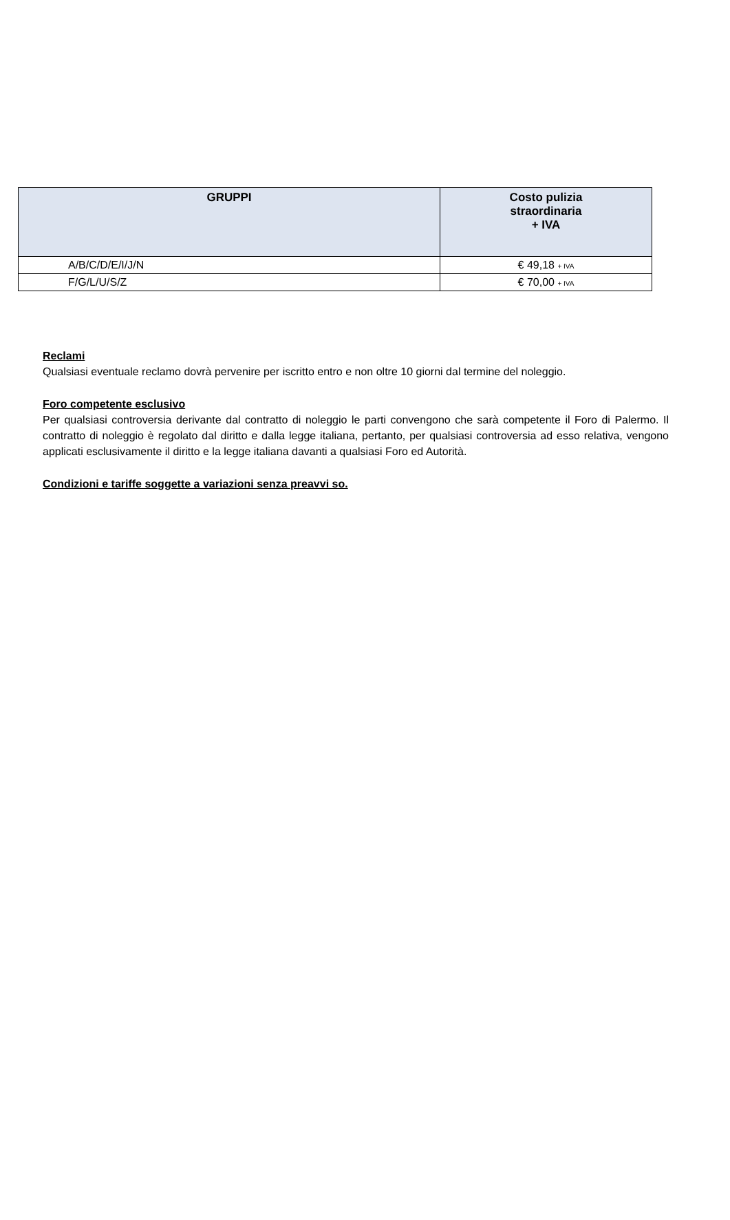| GRUPPI | Costo pulizia straordinaria + IVA |
| --- | --- |
| A/B/C/D/E/I/J/N | € 49,18 + IVA |
| F/G/L/U/S/Z | € 70,00 + IVA |
Reclami
Qualsiasi eventuale reclamo dovrà pervenire per iscritto entro e non oltre 10 giorni dal termine del noleggio.
Foro competente esclusivo
Per qualsiasi controversia derivante dal contratto di noleggio le parti convengono che sarà competente il Foro di Palermo. Il contratto di noleggio è regolato dal diritto e dalla legge italiana, pertanto, per qualsiasi controversia ad esso relativa, vengono applicati esclusivamente il diritto e la legge italiana davanti a qualsiasi Foro ed Autorità.
Condizioni e tariffe soggette a variazioni senza preavvi so.